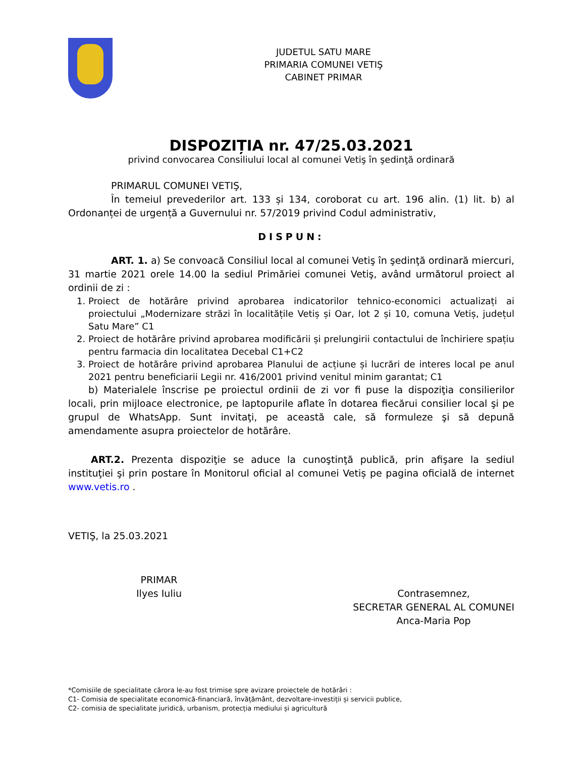JUDETUL SATU MARE
PRIMARIA COMUNEI VETIŞ
CABINET PRIMAR
DISPOZIȚIA nr. 47/25.03.2021
privind convocarea Consiliului local al comunei Vetiş în şedinţă ordinară
PRIMARUL COMUNEI VETIŞ,
În temeiul prevederilor art. 133 și 134, coroborat cu art. 196 alin. (1) lit. b) al Ordonanței de urgență a Guvernului nr. 57/2019 privind Codul administrativ,
DISPUN:
ART. 1. a) Se convoacă Consiliul local al comunei Vetiş în şedinţă ordinară miercuri, 31 martie 2021 orele 14.00 la sediul Primăriei comunei Vetiş, având următorul proiect al ordinii de zi :
1. Proiect de hotărâre privind aprobarea indicatorilor tehnico-economici actualizați ai proiectului „Modernizare străzi în localitățile Vetiș și Oar, lot 2 și 10, comuna Vetiș, județul Satu Mare” C1
2. Proiect de hotărâre privind aprobarea modificării și prelungirii contactului de închiriere spațiu pentru farmacia din localitatea Decebal C1+C2
3. Proiect de hotărâre privind aprobarea Planului de acțiune și lucrări de interes local pe anul 2021 pentru beneficiarii Legii nr. 416/2001 privind venitul minim garantat; C1
b) Materialele înscrise pe proiectul ordinii de zi vor fi puse la dispoziţia consilierilor locali, prin mijloace electronice, pe laptopurile aflate în dotarea fiecărui consilier local şi pe grupul de WhatsApp. Sunt invitaţi, pe această cale, să formuleze şi să depună amendamente asupra proiectelor de hotărâre.
ART.2. Prezenta dispoziţie se aduce la cunoştinţă publică, prin afişare la sediul instituţiei şi prin postare în Monitorul oficial al comunei Vetiș pe pagina oficială de internet www.vetis.ro .
VETIŞ, la 25.03.2021
PRIMAR
Ilyes Iuliu
Contrasemnez,
SECRETAR GENERAL AL COMUNEI
Anca-Maria Pop
*Comisiile de specialitate cărora le-au fost trimise spre avizare proiectele de hotărâri :
C1- Comisia de specialitate economică-financiară, învățământ, dezvoltare-investiții și servicii publice,
C2- comisia de specialitate juridică, urbanism, protecția mediului și agricultură